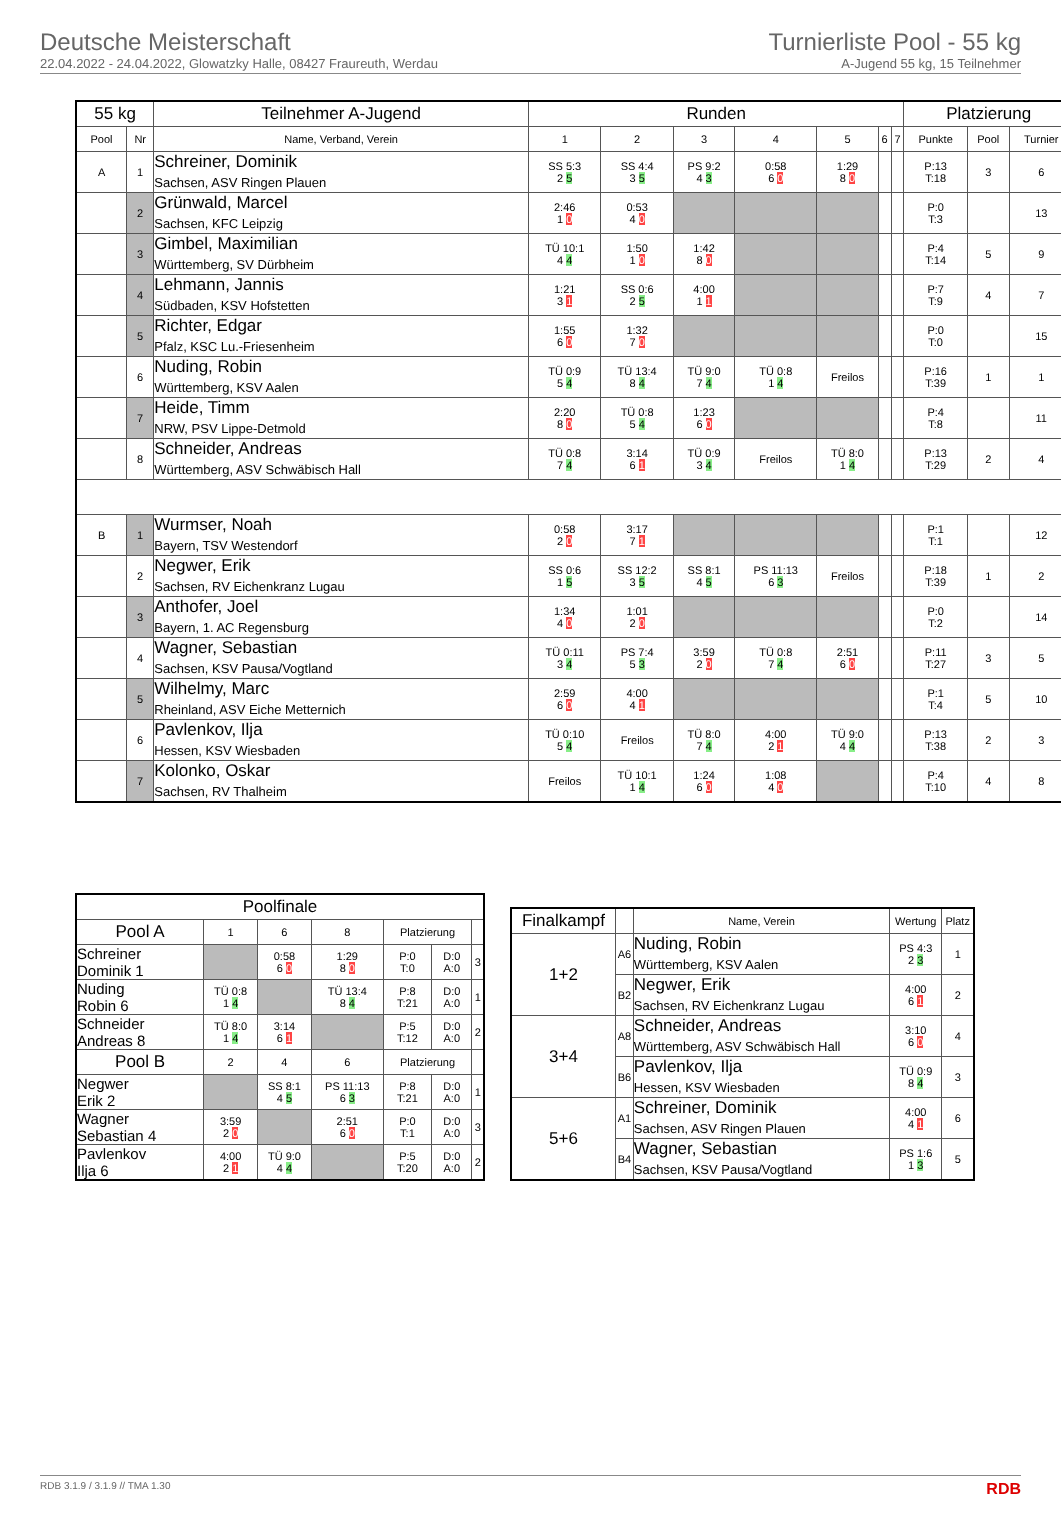Deutsche Meisterschaft
22.04.2022 - 24.04.2022, Glowatzky Halle, 08427 Fraureuth, Werdau
Turnierliste Pool - 55 kg
A-Jugend 55 kg, 15 Teilnehmer
| 55 kg | | Teilnehmer A-Jugend | Runden | | | | | | | Platzierung | | |
| --- | --- | --- | --- | --- | --- | --- | --- | --- | --- | --- | --- | --- |
| Pool | Nr | Name, Verband, Verein | 1 | 2 | 3 | 4 | 5 | 6 | 7 | Punkte | Pool | Turnier |
| A | 1 | Schreiner, Dominik Sachsen, ASV Ringen Plauen | SS 5:3 2 5 | SS 4:4 3 5 | PS 9:2 4 3 | 0:58 6 0 | 1:29 8 0 | | | P:13 T:18 | 3 | 6 |
| | 2 | Grünwald, Marcel Sachsen, KFC Leipzig | 2:46 1 0 | 0:53 4 0 | | | | | | P:0 T:3 | | 13 |
| | 3 | Gimbel, Maximilian Württemberg, SV Dürbheim | TÜ 10:1 4 4 | 1:50 1 0 | 1:42 8 0 | | | | | P:4 T:14 | 5 | 9 |
| | 4 | Lehmann, Jannis Südbaden, KSV Hofstetten | 1:21 3 1 | SS 0:6 2 5 | 4:00 1 1 | | | | | P:7 T:9 | 4 | 7 |
| | 5 | Richter, Edgar Pfalz, KSC Lu.-Friesenheim | 1:55 6 0 | 1:32 7 0 | | | | | | P:0 T:0 | | 15 |
| | 6 | Nuding, Robin Württemberg, KSV Aalen | TÜ 0:9 5 4 | TÜ 13:4 8 4 | TÜ 9:0 7 4 | TÜ 0:8 1 4 | Freilos | | | P:16 T:39 | 1 | 1 |
| | 7 | Heide, Timm NRW, PSV Lippe-Detmold | 2:20 8 0 | TÜ 0:8 5 4 | 1:23 6 0 | | | | | P:4 T:8 | | 11 |
| | 8 | Schneider, Andreas Württemberg, ASV Schwäbisch Hall | TÜ 0:8 7 4 | 3:14 6 1 | TÜ 0:9 3 4 | Freilos | TÜ 8:0 1 4 | | | P:13 T:29 | 2 | 4 |
| B | 1 | Wurmser, Noah Bayern, TSV Westendorf | 0:58 2 0 | 3:17 7 1 | | | | | | P:1 T:1 | | 12 |
| | 2 | Negwer, Erik Sachsen, RV Eichenkranz Lugau | SS 0:6 1 5 | SS 12:2 3 5 | SS 8:1 4 5 | PS 11:13 6 3 | Freilos | | | P:18 T:39 | 1 | 2 |
| | 3 | Anthofer, Joel Bayern, 1. AC Regensburg | 1:34 4 0 | 1:01 2 0 | | | | | | P:0 T:2 | | 14 |
| | 4 | Wagner, Sebastian Sachsen, KSV Pausa/Vogtland | TÜ 0:11 3 4 | PS 7:4 5 3 | 3:59 2 0 | TÜ 0:8 7 4 | 2:51 6 0 | | | P:11 T:27 | 3 | 5 |
| | 5 | Wilhelmy, Marc Rheinland, ASV Eiche Metternich | 2:59 6 0 | 4:00 4 1 | | | | | | P:1 T:4 | 5 | 10 |
| | 6 | Pavlenkov, Ilja Hessen, KSV Wiesbaden | TÜ 0:10 5 4 | Freilos | TÜ 8:0 7 4 | 4:00 2 1 | TÜ 9:0 4 4 | | | P:13 T:38 | 2 | 3 |
| | 7 | Kolonko, Oskar Sachsen, RV Thalheim | Freilos | TÜ 10:1 1 4 | 1:24 6 0 | 1:08 4 0 | | | | P:4 T:10 | 4 | 8 |
| Poolfinale | | | | | | |
| --- | --- | --- | --- | --- | --- | --- |
| Pool A | 1 | 6 | 8 | Platzierung | | |
| Schreiner Dominik 1 | | 0:58 6 0 | 1:29 8 0 | P:0 T:0 | D:0 A:0 | 3 |
| Nuding Robin 6 | TÜ 0:8 1 4 | | TÜ 13:4 8 4 | P:8 T:21 | D:0 A:0 | 1 |
| Schneider Andreas 8 | TÜ 8:0 1 4 | 3:14 6 1 | | P:5 T:12 | D:0 A:0 | 2 |
| Pool B | 2 | 4 | 6 | Platzierung | | |
| Negwer Erik 2 | | SS 8:1 4 5 | PS 11:13 6 3 | P:8 T:21 | D:0 A:0 | 1 |
| Wagner Sebastian 4 | 3:59 2 0 | | 2:51 6 0 | P:0 T:1 | D:0 A:0 | 3 |
| Pavlenkov Ilja 6 | 4:00 2 1 | TÜ 9:0 4 4 | | P:5 T:20 | D:0 A:0 | 2 |
| Finalkampf | | Name, Verein | Wertung | Platz |
| --- | --- | --- | --- | --- |
| 1+2 | A6 | Nuding, Robin Württemberg, KSV Aalen | PS 4:3 2 3 | 1 |
| | B2 | Negwer, Erik Sachsen, RV Eichenkranz Lugau | 4:00 6 1 | 2 |
| 3+4 | A8 | Schneider, Andreas Württemberg, ASV Schwäbisch Hall | 3:10 6 0 | 4 |
| | B6 | Pavlenkov, Ilja Hessen, KSV Wiesbaden | TÜ 0:9 8 4 | 3 |
| 5+6 | A1 | Schreiner, Dominik Sachsen, ASV Ringen Plauen | 4:00 4 1 | 6 |
| | B4 | Wagner, Sebastian Sachsen, KSV Pausa/Vogtland | PS 1:6 1 3 | 5 |
RDB 3.1.9 / 3.1.9 // TMA 1.30 RDB